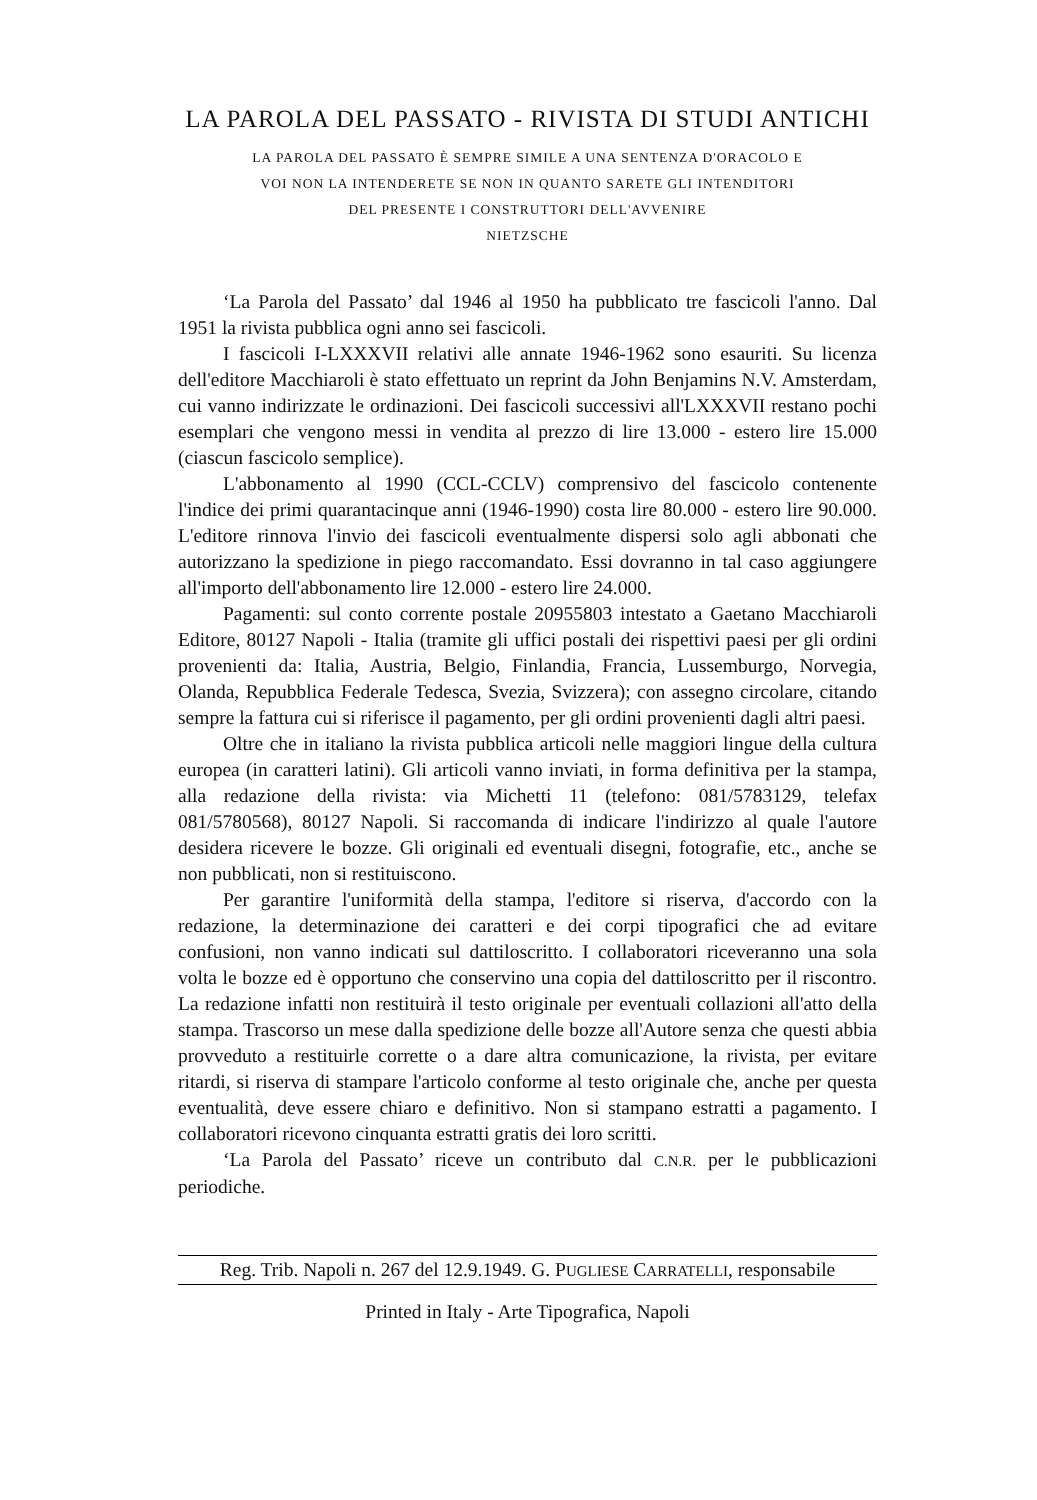LA PAROLA DEL PASSATO - RIVISTA DI STUDI ANTICHI
LA PAROLA DEL PASSATO È SEMPRE SIMILE A UNA SENTENZA D'ORACOLO E VOI NON LA INTENDERETE SE NON IN QUANTO SARETE GLI INTENDITORI DEL PRESENTE I CONSTRUTTORI DELL'AVVENIRE
NIETZSCHE
‘La Parola del Passato’ dal 1946 al 1950 ha pubblicato tre fascicoli l'anno. Dal 1951 la rivista pubblica ogni anno sei fascicoli.
I fascicoli I-LXXXVII relativi alle annate 1946-1962 sono esauriti. Su licenza dell'editore Macchiaroli è stato effettuato un reprint da John Benjamins N.V. Amsterdam, cui vanno indirizzate le ordinazioni. Dei fascicoli successivi all'LXXXVII restano pochi esemplari che vengono messi in vendita al prezzo di lire 13.000 - estero lire 15.000 (ciascun fascicolo semplice).
L'abbonamento al 1990 (CCL-CCLV) comprensivo del fascicolo contenente l'indice dei primi quarantacinque anni (1946-1990) costa lire 80.000 - estero lire 90.000. L'editore rinnova l'invio dei fascicoli eventualmente dispersi solo agli abbonati che autorizzano la spedizione in piego raccomandato. Essi dovranno in tal caso aggiungere all'importo dell'abbonamento lire 12.000 - estero lire 24.000.
Pagamenti: sul conto corrente postale 20955803 intestato a Gaetano Macchiaroli Editore, 80127 Napoli - Italia (tramite gli uffici postali dei rispettivi paesi per gli ordini provenienti da: Italia, Austria, Belgio, Finlandia, Francia, Lussemburgo, Norvegia, Olanda, Repubblica Federale Tedesca, Svezia, Svizzera); con assegno circolare, citando sempre la fattura cui si riferisce il pagamento, per gli ordini provenienti dagli altri paesi.
Oltre che in italiano la rivista pubblica articoli nelle maggiori lingue della cultura europea (in caratteri latini). Gli articoli vanno inviati, in forma definitiva per la stampa, alla redazione della rivista: via Michetti 11 (telefono: 081/5783129, telefax 081/5780568), 80127 Napoli. Si raccomanda di indicare l'indirizzo al quale l'autore desidera ricevere le bozze. Gli originali ed eventuali disegni, fotografie, etc., anche se non pubblicati, non si restituiscono.
Per garantire l'uniformità della stampa, l'editore si riserva, d'accordo con la redazione, la determinazione dei caratteri e dei corpi tipografici che ad evitare confusioni, non vanno indicati sul dattiloscritto. I collaboratori riceveranno una sola volta le bozze ed è opportuno che conservino una copia del dattiloscritto per il riscontro. La redazione infatti non restituirà il testo originale per eventuali collazioni all'atto della stampa. Trascorso un mese dalla spedizione delle bozze all'Autore senza che questi abbia provveduto a restituirle corrette o a dare altra comunicazione, la rivista, per evitare ritardi, si riserva di stampare l'articolo conforme al testo originale che, anche per questa eventualità, deve essere chiaro e definitivo. Non si stampano estratti a pagamento. I collaboratori ricevono cinquanta estratti gratis dei loro scritti.
‘La Parola del Passato’ riceve un contributo dal C.N.R. per le pubblicazioni periodiche.
Reg. Trib. Napoli n. 267 del 12.9.1949. G. PUGLIESE CARRATELLI, responsabile
Printed in Italy - Arte Tipografica, Napoli